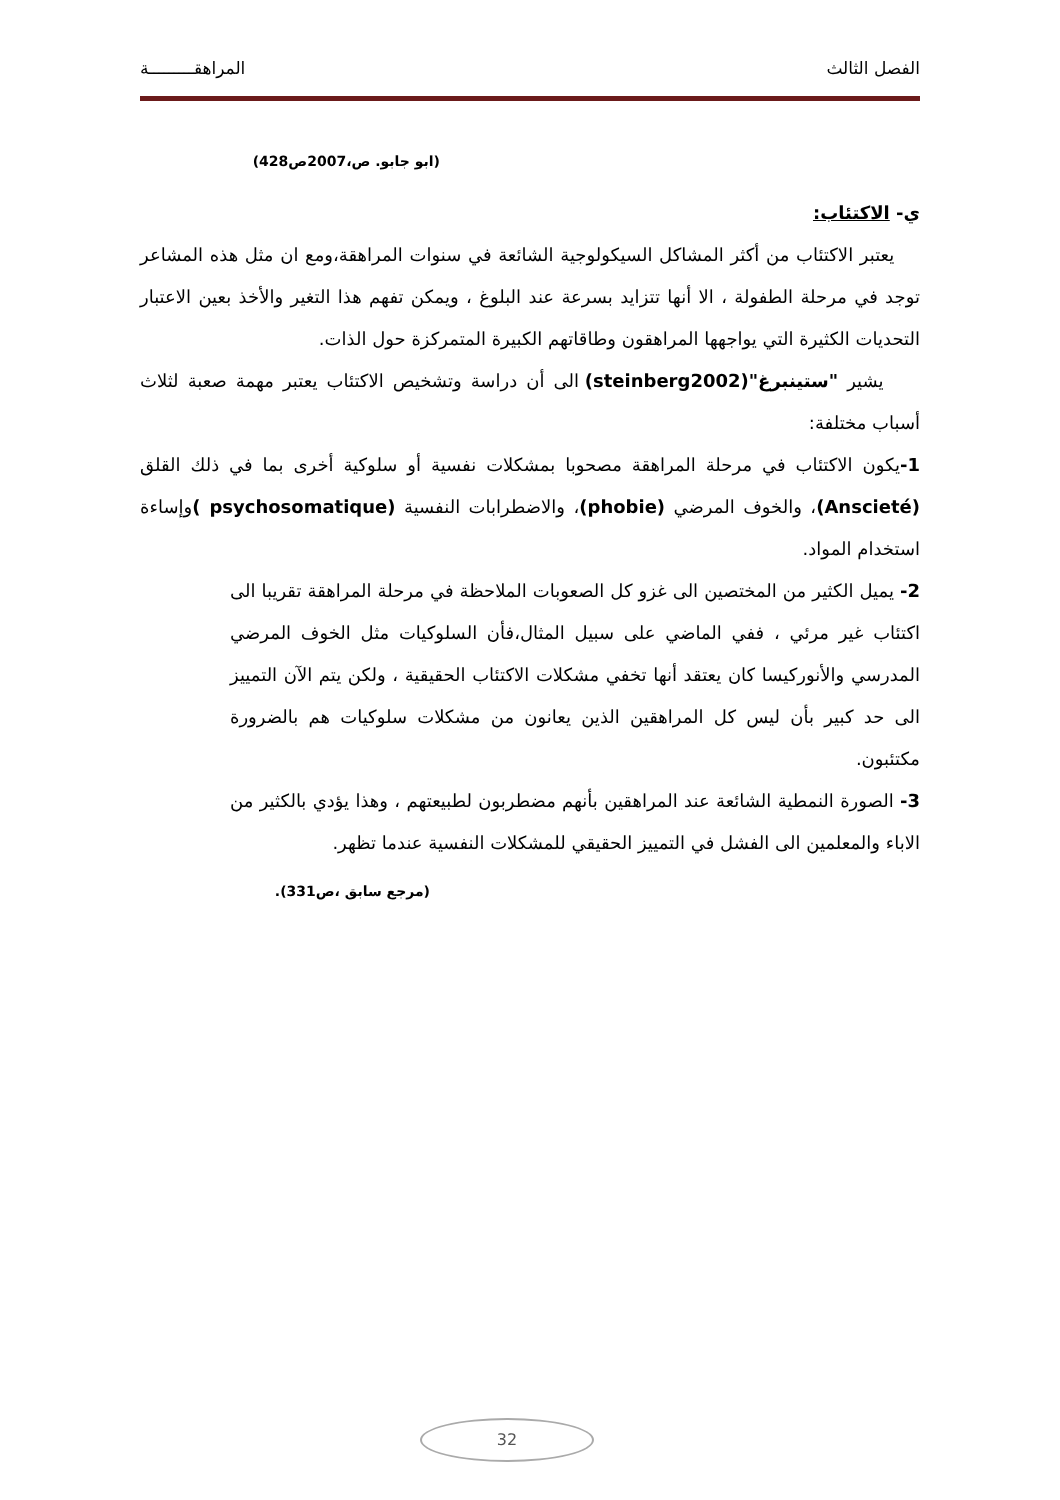الفصل الثالث المراهقـــــــــة
(ابو جابو. ص،2007ص428)
ي- الاكتئاب:
يعتبر الاكتئاب من أكثر المشاكل السيكولوجية الشائعة في سنوات المراهقة،ومع ان مثل هذه المشاعر توجد في مرحلة الطفولة ، الا أنها تتزايد بسرعة عند البلوغ ، ويمكن تفهم هذا التغير والأخذ بعين الاعتبار التحديات الكثيرة التي يواجهها المراهقون وطاقاتهم الكبيرة المتمركزة حول الذات.
يشير "ستينبرغ"(steinberg2002) الى أن دراسة وتشخيص الاكتئاب يعتبر مهمة صعبة لثلاث أسباب مختلفة:
1-يكون الاكتئاب في مرحلة المراهقة مصحوبا بمشكلات نفسية أو سلوكية أخرى بما في ذلك القلق (Anscieté)، والخوف المرضي (phobie)، والاضطرابات النفسية (psychosomatique ) وإساءة استخدام المواد.
2- يميل الكثير من المختصين الى غزو كل الصعوبات الملاحظة في مرحلة المراهقة تقريبا الى اكتئاب غير مرئي ، ففي الماضي على سبيل المثال،فأن السلوكيات مثل الخوف المرضي المدرسي والأنوركيسا كان يعتقد أنها تخفي مشكلات الاكتئاب الحقيقية ، ولكن يتم الآن التمييز الى حد كبير بأن ليس كل المراهقين الذين يعانون من مشكلات سلوكيات هم بالضرورة مكتئبون.
3- الصورة النمطية الشائعة عند المراهقين بأنهم مضطربون لطبيعتهم ، وهذا يؤدي بالكثير من الاباء والمعلمين الى الفشل في التمييز الحقيقي للمشكلات النفسية عندما تظهر.
(مرجع سابق ،ص331).
32